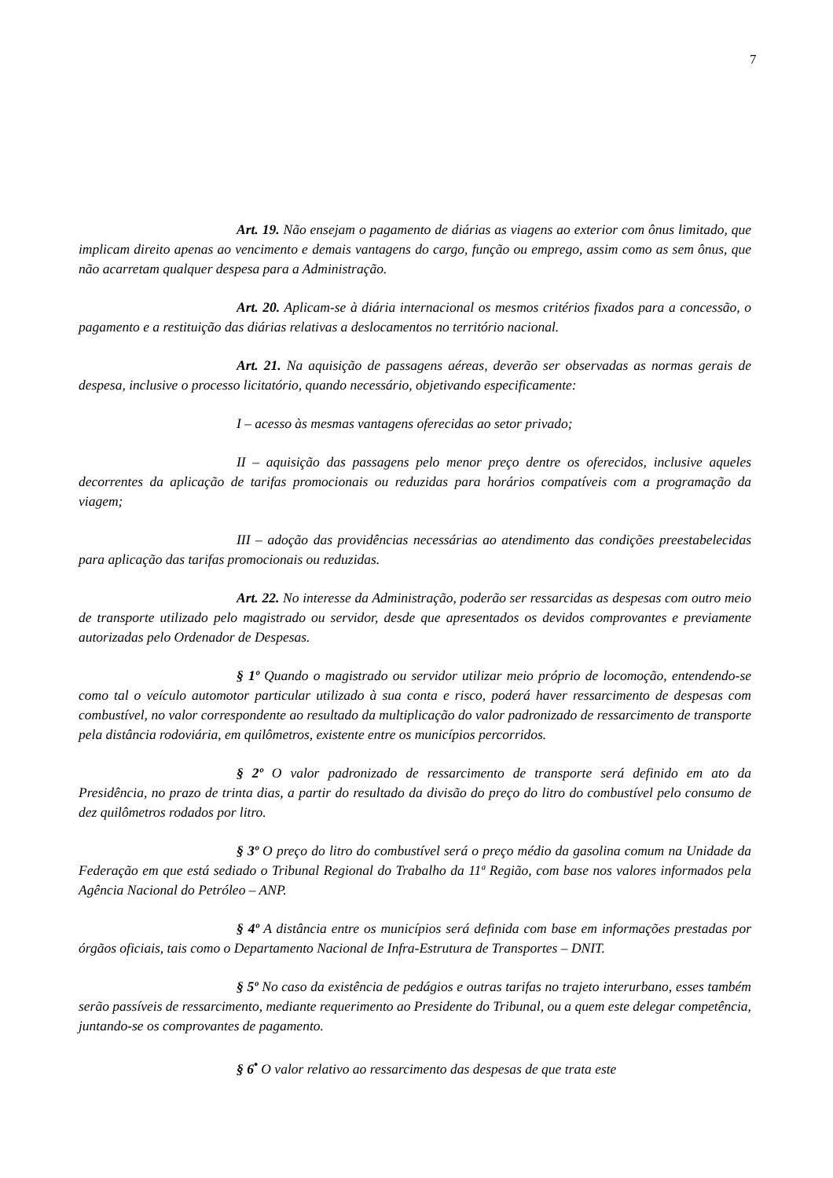7
Art. 19. Não ensejam o pagamento de diárias as viagens ao exterior com ônus limitado, que implicam direito apenas ao vencimento e demais vantagens do cargo, função ou emprego, assim como as sem ônus, que não acarretam qualquer despesa para a Administração.
Art. 20. Aplicam-se à diária internacional os mesmos critérios fixados para a concessão, o pagamento e a restituição das diárias relativas a deslocamentos no território nacional.
Art. 21. Na aquisição de passagens aéreas, deverão ser observadas as normas gerais de despesa, inclusive o processo licitatório, quando necessário, objetivando especificamente:
I – acesso às mesmas vantagens oferecidas ao setor privado;
II – aquisição das passagens pelo menor preço dentre os oferecidos, inclusive aqueles decorrentes da aplicação de tarifas promocionais ou reduzidas para horários compatíveis com a programação da viagem;
III – adoção das providências necessárias ao atendimento das condições preestabelecidas para aplicação das tarifas promocionais ou reduzidas.
Art. 22. No interesse da Administração, poderão ser ressarcidas as despesas com outro meio de transporte utilizado pelo magistrado ou servidor, desde que apresentados os devidos comprovantes e previamente autorizadas pelo Ordenador de Despesas.
§ 1º Quando o magistrado ou servidor utilizar meio próprio de locomoção, entendendo-se como tal o veículo automotor particular utilizado à sua conta e risco, poderá haver ressarcimento de despesas com combustível, no valor correspondente ao resultado da multiplicação do valor padronizado de ressarcimento de transporte pela distância rodoviária, em quilômetros, existente entre os municípios percorridos.
§ 2º O valor padronizado de ressarcimento de transporte será definido em ato da Presidência, no prazo de trinta dias, a partir do resultado da divisão do preço do litro do combustível pelo consumo de dez quilômetros rodados por litro.
§ 3º O preço do litro do combustível será o preço médio da gasolina comum na Unidade da Federação em que está sediado o Tribunal Regional do Trabalho da 11ª Região, com base nos valores informados pela Agência Nacional do Petróleo – ANP.
§ 4º A distância entre os municípios será definida com base em informações prestadas por órgãos oficiais, tais como o Departamento Nacional de Infra-Estrutura de Transportes – DNIT.
§ 5º No caso da existência de pedágios e outras tarifas no trajeto interurbano, esses também serão passíveis de ressarcimento, mediante requerimento ao Presidente do Tribunal, ou a quem este delegar competência, juntando-se os comprovantes de pagamento.
§ 6<sup>•</sup> O valor relativo ao ressarcimento das despesas de que trata este